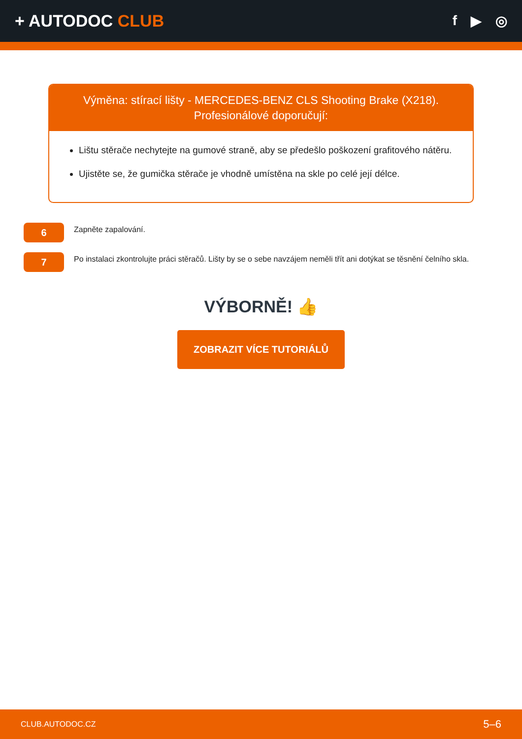+ AUTODOC CLUB
f ▶ ◎
Výměna: stírací lišty - MERCEDES-BENZ CLS Shooting Brake (X218).
Profesionálové doporučují:
Lištu stěrače nechytejte na gumové straně, aby se předešlo poškození grafitového nátěru.
Ujistěte se, že gumička stěrače je vhodně umístěna na skle po celé její délce.
6
Zapněte zapalování.
7
Po instalaci zkontrolujte práci stěračů. Lišty by se o sebe navzájem neměli třít ani dotýkat se těsnění čelního skla.
VÝBORNĚ! 👍
ZOBRAZIT VÍCE TUTORIÁLŮ
CLUB.AUTODOC.CZ 5–6